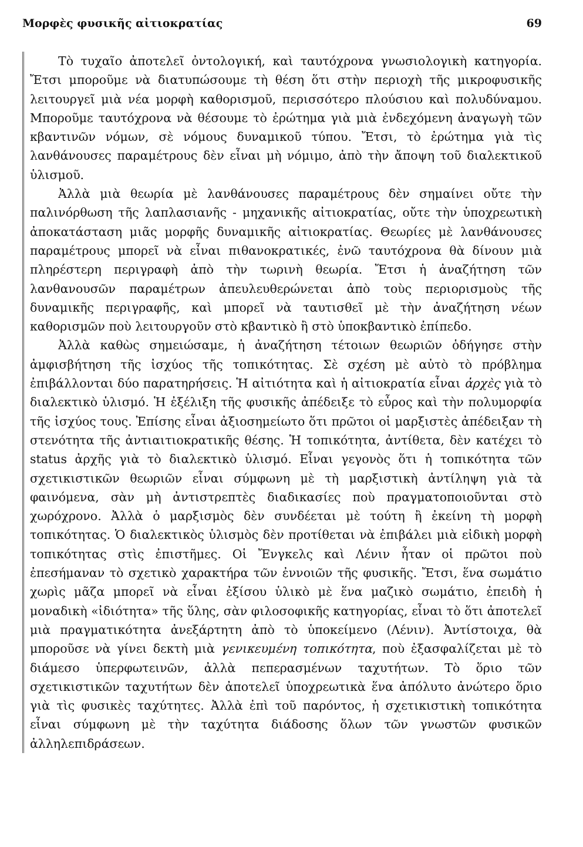Μορφὲς φυσικῆς αἰτιοκρατίας 69
Τὸ τυχαῖο ἀποτελεῖ ὀντολογική, καὶ ταυτόχρονα γνωσιολογικὴ κατηγορία. Ἔτσι μποροῦμε νὰ διατυπώσουμε τὴ θέση ὅτι στὴν περιοχὴ τῆς μικροφυσικῆς λειτουργεῖ μιὰ νέα μορφὴ καθορισμοῦ, περισσότερο πλούσιου καὶ πολυδύναμου. Μποροῦμε ταυτόχρονα νὰ θέσουμε τὸ ἐρώτημα γιὰ μιὰ ἐνδεχόμενη ἀναγωγὴ τῶν κβαντινῶν νόμων, σὲ νόμους δυναμικοῦ τύπου. Ἔτσι, τὸ ἐρώτημα γιὰ τὶς λανθάνουσες παραμέτρους δὲν εἶναι μὴ νόμιμο, ἀπὸ τὴν ἄποψη τοῦ διαλεκτικοῦ ὑλισμοῦ.
Ἀλλὰ μιὰ θεωρία μὲ λανθάνουσες παραμέτρους δὲν σημαίνει οὔτε τὴν παλινόρθωση τῆς λαπλασιανῆς - μηχανικῆς αἰτιοκρατίας, οὔτε τὴν ὑποχρεωτικὴ ἀποκατάσταση μιᾶς μορφῆς δυναμικῆς αἰτιοκρατίας. Θεωρίες μὲ λανθάνουσες παραμέτρους μπορεῖ νὰ εἶναι πιθανοκρατικές, ἐνῶ ταυτόχρονα θὰ δίνουν μιὰ πληρέστερη περιγραφὴ ἀπὸ τὴν τωρινὴ θεωρία. Ἔτσι ἡ ἀναζήτηση τῶν λανθανουσῶν παραμέτρων ἀπευλευθερώνεται ἀπὸ τοὺς περιορισμοὺς τῆς δυναμικῆς περιγραφῆς, καὶ μπορεῖ νὰ ταυτισθεῖ μὲ τὴν ἀναζήτηση νέων καθορισμῶν ποὺ λειτουργοῦν στὸ κβαντικὸ ἢ στὸ ὑποκβαντικὸ ἐπίπεδο.
Ἀλλὰ καθὼς σημειώσαμε, ἡ ἀναζήτηση τέτοιων θεωριῶν ὁδήγησε στὴν ἀμφισβήτηση τῆς ἰσχύος τῆς τοπικότητας. Σὲ σχέση μὲ αὐτὸ τὸ πρόβλημα ἐπιβάλλονται δύο παρατηρήσεις. Ἡ αἰτιότητα καὶ ἡ αἰτιοκρατία εἶναι ἀρχὲς γιὰ τὸ διαλεκτικὸ ὑλισμό. Ἡ ἐξέλιξη τῆς φυσικῆς ἀπέδειξε τὸ εὖρος καὶ τὴν πολυμορφία τῆς ἰσχύος τους. Ἐπίσης εἶναι ἀξιοσημείωτο ὅτι πρῶτοι οἱ μαρξιστὲς ἀπέδειξαν τὴ στενότητα τῆς ἀντιαιτιοκρατικῆς θέσης. Ἡ τοπικότητα, ἀντίθετα, δὲν κατέχει τὸ status ἀρχῆς γιὰ τὸ διαλεκτικὸ ὑλισμό. Εἶναι γεγονὸς ὅτι ἡ τοπικότητα τῶν σχετικιστικῶν θεωριῶν εἶναι σύμφωνη μὲ τὴ μαρξιστικὴ ἀντίληψη γιὰ τὰ φαινόμενα, σὰν μὴ ἀντιστρεπτὲς διαδικασίες ποὺ πραγματοποιοῦνται στὸ χωρόχρονο. Ἀλλὰ ὁ μαρξισμὸς δὲν συνδέεται μὲ τούτη ἢ ἐκείνη τὴ μορφὴ τοπικότητας. Ὁ διαλεκτικὸς ὑλισμὸς δὲν προτίθεται νὰ ἐπιβάλει μιὰ εἰδικὴ μορφὴ τοπικότητας στὶς ἐπιστῆμες. Οἱ Ἔνγκελς καὶ Λένιν ἦταν οἱ πρῶτοι ποὺ ἐπεσήμαναν τὸ σχετικὸ χαρακτήρα τῶν ἐννοιῶν τῆς φυσικῆς. Ἔτσι, ἕνα σωμάτιο χωρὶς μᾶζα μπορεῖ νὰ εἶναι ἐξίσου ὑλικὸ μὲ ἕνα μαζικὸ σωμάτιο, ἐπειδὴ ἡ μοναδικὴ «ἰδιότητα» τῆς ὕλης, σὰν φιλοσοφικῆς κατηγορίας, εἶναι τὸ ὅτι ἀποτελεῖ μιὰ πραγματικότητα ἀνεξάρτητη ἀπὸ τὸ ὑποκείμενο (Λένιν). Ἀντίστοιχα, θὰ μποροῦσε νὰ γίνει δεκτὴ μιὰ γενικευμένη τοπικότητα, ποὺ ἐξασφαλίζεται μὲ τὸ διάμεσο ὑπερφωτεινῶν, ἀλλὰ πεπερασμένων ταχυτήτων. Τὸ ὅριο τῶν σχετικιστικῶν ταχυτήτων δὲν ἀποτελεῖ ὑποχρεωτικὰ ἕνα ἀπόλυτο ἀνώτερο ὅριο γιὰ τὶς φυσικὲς ταχύτητες. Ἀλλὰ ἐπὶ τοῦ παρόντος, ἡ σχετικιστικὴ τοπικότητα εἶναι σύμφωνη μὲ τὴν ταχύτητα διάδοσης ὅλων τῶν γνωστῶν φυσικῶν ἀλληλεπιδράσεων.